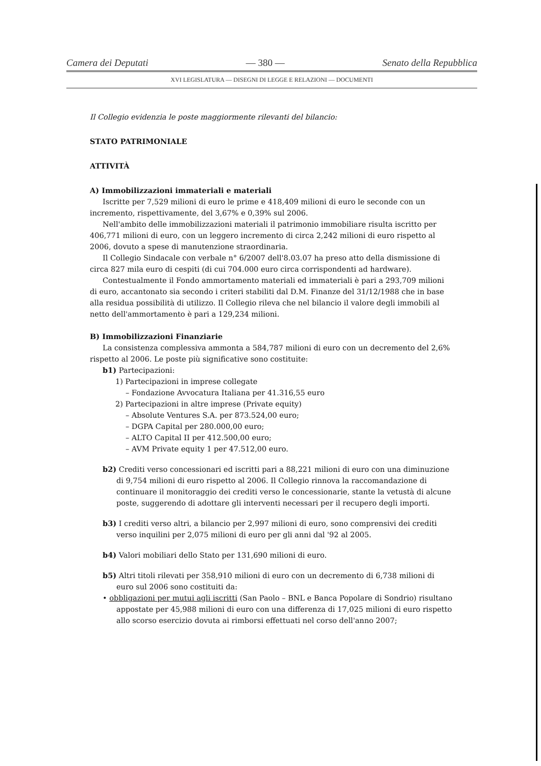Camera dei Deputati — 380 — Senato della Repubblica
XVI LEGISLATURA — DISEGNI DI LEGGE E RELAZIONI — DOCUMENTI
Il Collegio evidenzia le poste maggiormente rilevanti del bilancio:
STATO PATRIMONIALE
ATTIVITÀ
A) Immobilizzazioni immateriali e materiali
Iscritte per 7,529 milioni di euro le prime e 418,409 milioni di euro le seconde con un incremento, rispettivamente, del 3,67% e 0,39% sul 2006.
Nell'ambito delle immobilizzazioni materiali il patrimonio immobiliare risulta iscritto per 406,771 milioni di euro, con un leggero incremento di circa 2,242 milioni di euro rispetto al 2006, dovuto a spese di manutenzione straordinaria.
Il Collegio Sindacale con verbale n° 6/2007 dell'8.03.07 ha preso atto della dismissione di circa 827 mila euro di cespiti (di cui 704.000 euro circa corrispondenti ad hardware).
Contestualmente il Fondo ammortamento materiali ed immateriali è pari a 293,709 milioni di euro, accantonato sia secondo i criteri stabiliti dal D.M. Finanze del 31/12/1988 che in base alla residua possibilità di utilizzo. Il Collegio rileva che nel bilancio il valore degli immobili al netto dell'ammortamento è pari a 129,234 milioni.
B) Immobilizzazioni Finanziarie
La consistenza complessiva ammonta a 584,787 milioni di euro con un decremento del 2,6% rispetto al 2006. Le poste più significative sono costituite:
b1) Partecipazioni:
1) Partecipazioni in imprese collegate
– Fondazione Avvocatura Italiana per 41.316,55 euro
2) Partecipazioni in altre imprese (Private equity)
– Absolute Ventures S.A. per 873.524,00 euro;
– DGPA Capital per 280.000,00 euro;
– ALTO Capital II per 412.500,00 euro;
– AVM Private equity 1 per 47.512,00 euro.
b2) Crediti verso concessionari ed iscritti pari a 88,221 milioni di euro con una diminuzione di 9,754 milioni di euro rispetto al 2006. Il Collegio rinnova la raccomandazione di continuare il monitoraggio dei crediti verso le concessionarie, stante la vetustà di alcune poste, suggerendo di adottare gli interventi necessari per il recupero degli importi.
b3) I crediti verso altri, a bilancio per 2,997 milioni di euro, sono comprensivi dei crediti verso inquilini per 2,075 milioni di euro per gli anni dal '92 al 2005.
b4) Valori mobiliari dello Stato per 131,690 milioni di euro.
b5) Altri titoli rilevati per 358,910 milioni di euro con un decremento di 6,738 milioni di euro sul 2006 sono costituiti da:
• obbligazioni per mutui agli iscritti (San Paolo – BNL e Banca Popolare di Sondrio) risultano appostate per 45,988 milioni di euro con una differenza di 17,025 milioni di euro rispetto allo scorso esercizio dovuta ai rimborsi effettuati nel corso dell'anno 2007;